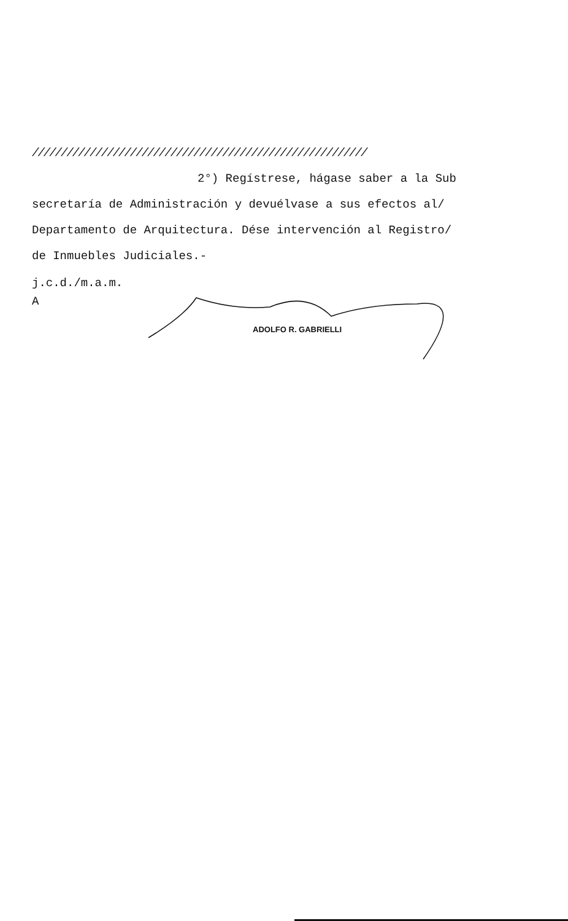//////////////////////////////////////////////////////////
2°) Regístrese, hágase saber a la Sub
secretaría de Administración y devuélvase a sus efectos al/
Departamento de Arquitectura. Dése intervención al Registro/
de Inmuebles Judiciales.-
j.c.d./m.a.m.
A
ADOLFO R. GABRIELLI